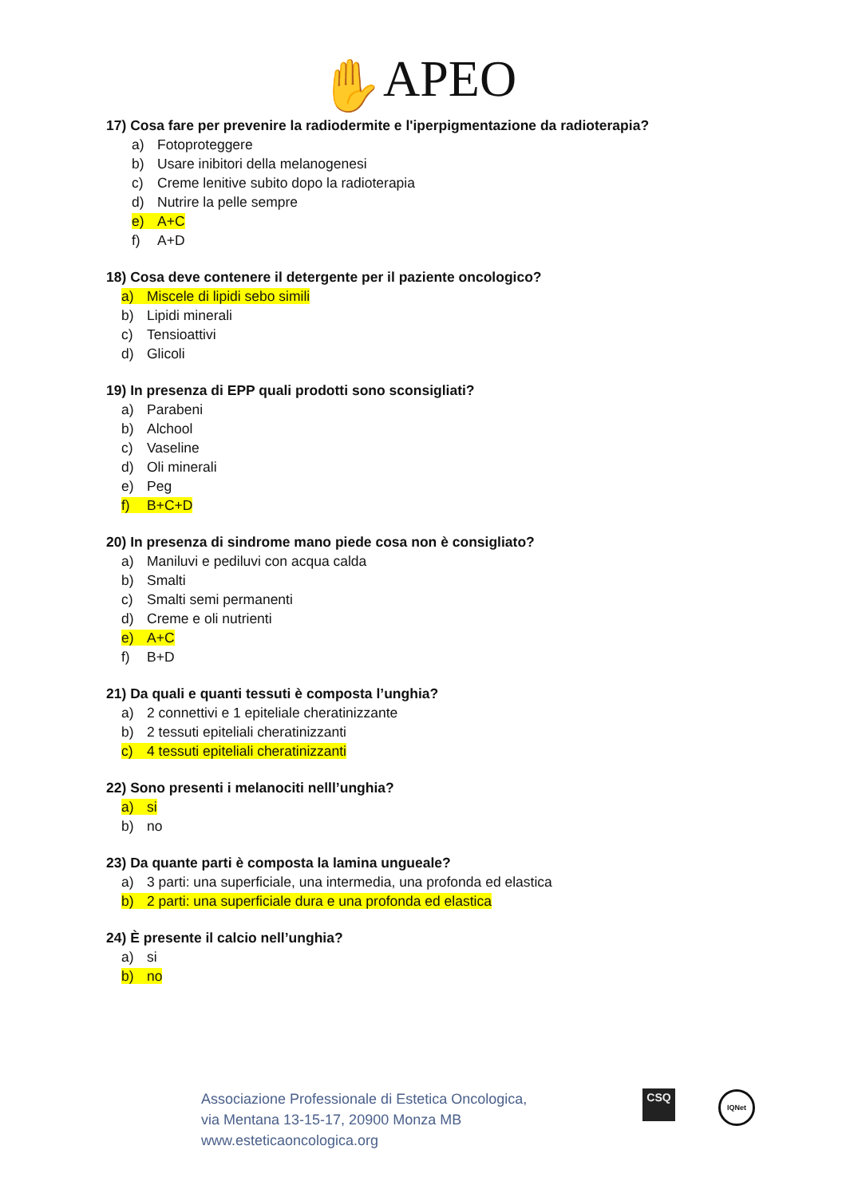✋ APEO
17) Cosa fare per prevenire la radiodermite e l'iperpigmentazione da radioterapia?
a) Fotoproteggere
b) Usare inibitori della melanogenesi
c) Creme lenitive subito dopo la radioterapia
d) Nutrire la pelle sempre
e) A+C
f) A+D
18) Cosa deve contenere il detergente per il paziente oncologico?
a) Miscele di lipidi sebo simili
b) Lipidi minerali
c) Tensioattivi
d) Glicoli
19) In presenza di EPP quali prodotti sono sconsigliati?
a) Parabeni
b) Alchool
c) Vaseline
d) Oli minerali
e) Peg
f) B+C+D
20) In presenza di sindrome mano piede cosa non è consigliato?
a) Maniluvi e pediluvi con acqua calda
b) Smalti
c) Smalti semi permanenti
d) Creme e oli nutrienti
e) A+C
f) B+D
21) Da quali e quanti tessuti è composta l’unghia?
a) 2 connettivi e 1 epiteliale cheratinizzante
b) 2 tessuti epiteliali cheratinizzanti
c) 4 tessuti epiteliali cheratinizzanti
22) Sono presenti i melanociti nelll’unghia?
a) si
b) no
23) Da quante parti è composta la lamina ungueale?
a) 3 parti: una superficiale, una intermedia, una profonda ed elastica
b) 2 parti: una superficiale dura e una profonda ed elastica
24) È presente il calcio nell’unghia?
a) si
b) no
Associazione Professionale di Estetica Oncologica,
via Mentana 13-15-17, 20900 Monza MB
www.esteticaoncologica.org
CSQ IQNet